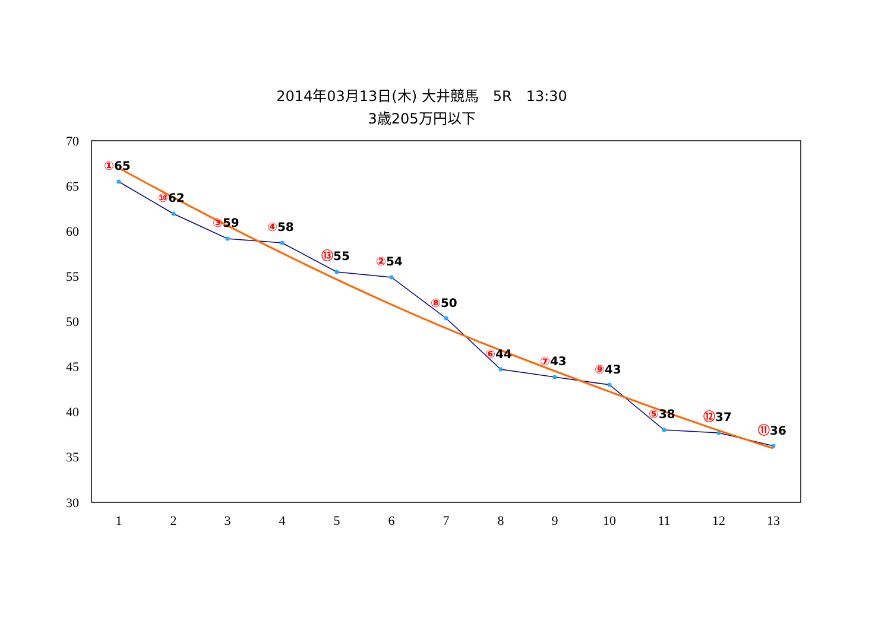2014年03月13日(木) 大井競馬　5R　13:30
3歳205万円以下
70
65
60
55
50
45
40
35
30
1
2
3
4
5
6
7
8
9
10
11
12
13
①65
⑩62
③59
④58
⑬55
②54
⑧50
⑥44
⑦43
⑨43
⑤38
⑫37
⑪36